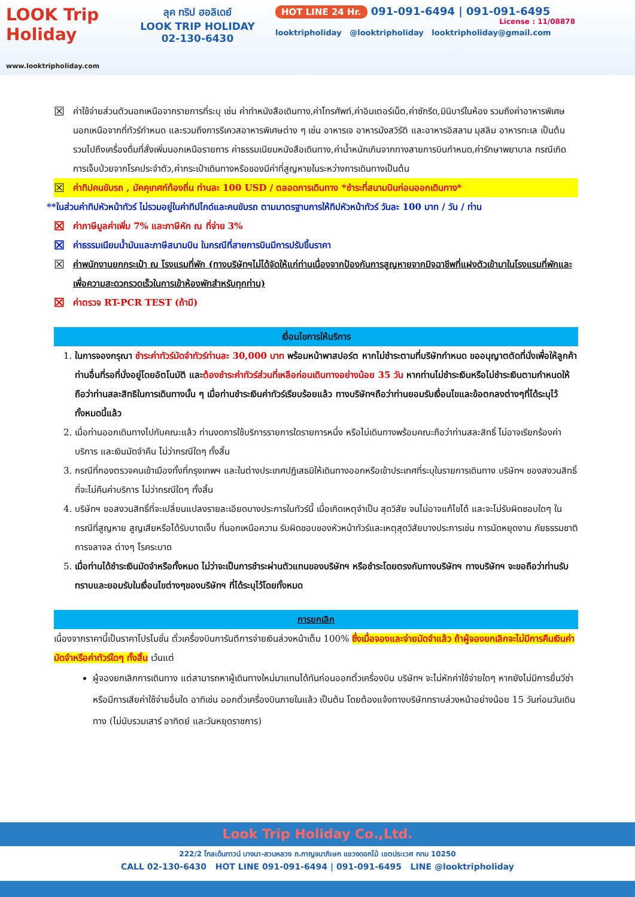LOOK Trip Holiday
www.looktripholiday.com
ลุค ทริป ฮอลิเดย์
LOOK TRIP HOLIDAY
02-130-6430
HOT LINE 24 Hr. 091-091-6494 | 091-091-6495
License : 11/08878
looktripholiday @looktripholiday looktripholiday@gmail.com
☒
ค่าใช้จ่ายส่วนตัวนอกเหนือจากรายการที่ระบุ เช่น ค่าทำหนังสือเดินทาง,ค่าโทรศัพท์,ค่าอินเตอร์เน็ต,ค่าซักรีด,มินิบาร์ในห้อง รวมถึงค่าอาหารพิเศษนอกเหนือจากที่ทัวร์กำหนด และรวมถึงการรีเควสอาหารพิเศษต่าง ๆ เช่น อาหารเจ อาหารมังสวิรัติ และอาหารอิสลาม มุสลิม อาหารทะเล เป็นต้น รวมไปถึงเครื่องดื่มที่สั่งเพิ่มนอกเหนือรายการ ค่าธรรมเนียมหนังสือเดินทาง,ค่าน้ำหนักเกินจากทางสายการบินกำหนด,ค่ารักษาพยาบาล กรณีเกิดการเจ็บป่วยจากโรคประจำตัว,ค่ากระเป๋าเดินทางหรือของมีค่าที่สูญหายในระหว่างการเดินทางเป็นต้น
☒
ค่าทิปคนขับรถ , มัคคุเทศก์ท้องถิ่น ท่านละ 100 USD / ตลอดการเดินทาง *ชำระที่สนามบินก่อนออกเดินทาง*
**ในส่วนค่าทิปหัวหน้าทัวร์ ไม่รวมอยู่ในค่าทิปไกด์และคนขับรถ ตามมาตรฐานการให้ทิปหัวหน้าทัวร์ วันละ 100 บาท / วัน / ท่าน
☒
ค่าภาษีมูลค่าเพิ่ม 7% และภาษีหัก ณ ที่จ่าย 3%
☒
ค่าธรรมเนียมน้ำมันและภาษีสนามบิน ในกรณีที่สายการบินมีการปรับขึ้นราคา
☒
ค่าพนักงานยกกระเป๋า ณ โรงแรมที่พัก (ทางบริษัทฯไม่ได้จัดให้แก่ท่านเนื่องจากป้องกันการสูญหายจากมิจฉาชีพที่แฝงตัวเข้ามาในโรงแรมที่พักและเพื่อความสะดวกรวดเร็วในการเข้าห้องพักสำหรับทุกท่าน)
☒
ค่าตรวจ RT-PCR TEST (ถ้ามี)
เงื่อนไขการให้บริการ
1. ในการจองกรุณา ชำระค่าทัวร์มัดจำทัวร์ท่านละ 30,000 บาท พร้อมหน้าพาสปอร์ต หากไม่ชำระตามที่บริษัทกำหนด ขออนุญาตตัดที่นั่งเพื่อให้ลูกค้าท่านอื่นที่รอที่นั่งอยู่โดยอัตโนมัติ และต้องชำระค่าทัวร์ส่วนที่เหลือก่อนเดินทางอย่างน้อย 35 วัน หากท่านไม่ชำระเงินหรือไม่ชำระเงินตามกำหนดให้ถือว่าท่านสละสิทธิในการเดินทางนั้น ๆ เมื่อท่านชำระเงินค่าทัวร์เรียบร้อยแล้ว ทางบริษัทฯถือว่าท่านยอมรับเงื่อนไขและข้อตกลงต่างๆที่ได้ระบุไว้ทั้งหมดนี้แล้ว
2. เมื่อท่านออกเดินทางไปกับคณะแล้ว ท่านงดการใช้บริการรายการใดรายการหนึ่ง หรือไม่เดินทางพร้อมคณะถือว่าท่านสละสิทธิ์ ไม่อาจเรียกร้องค่าบริการ และเงินมัดจำคืน ไม่ว่ากรณีใดๆ ทั้งสิ้น
3. กรณีที่กองตรวจคนเข้าเมืองทั้งที่กรุงเทพฯ และในต่างประเทศปฏิเสธมิให้เดินทางออกหรือเข้าประเทศที่ระบุในรายการเดินทาง บริษัทฯ ของสงวนสิทธิ์ที่จะไม่คืนค่าบริการ ไม่ว่ากรณีใดๆ ทั้งสิ้น
4. บริษัทฯ ขอสงวนสิทธิ์ที่จะเปลี่ยนแปลงรายละเอียดบางประการในทัวร์นี้ เมื่อเกิดเหตุจำเป็น สุดวิสัย จนไม่อาจแก้ไขได้ และจะไม่รับผิดชอบใดๆ ในกรณีที่สูญหาย สูญเสียหรือได้รับบาดเจ็บ ที่นอกเหนือความ รับผิดชอบของหัวหน้าทัวร์และเหตุสุดวิสัยบางประการเช่น การนัดหยุดงาน ภัยธรรมชาติ การจลาจล ต่างๆ โรคระบาด
5. เมื่อท่านได้ชำระเงินมัดจำหรือทั้งหมด ไม่ว่าจะเป็นการชำระผ่านตัวแทนของบริษัทฯ หรือชำระโดยตรงกับทางบริษัทฯ ทางบริษัทฯ จะขอถือว่าท่านรับทราบและยอมรับในเงื่อนไขต่างๆของบริษัทฯ ที่ได้ระบุไว้โดยทั้งหมด
การยกเลิก
เนื่องจากราคานี้เป็นราคาโปรโมชั่น ตั๋วเครื่องบินการันตีการจ่ายเงินล่วงหน้าเต็ม 100% ซึ่งเมื่อจองและจ่ายมัดจำแล้ว ถ้าผู้จองยกเลิกจะไม่มีการคืนเงินค่ามัดจำหรือค่าทัวร์ใดๆ ทั้งสิ้น เว้นแต่
ผู้จองยกเลิกการเดินทาง แต่สามารถหาผู้เดินทางใหม่มาแทนได้ทันก่อนออกตั๋วเครื่องบิน บริษัทฯ จะไม่หักค่าใช้จ่ายใดๆ หากยังไม่มีการยื่นวีซ่า หรือมีการเสียค่าใช้จ่ายอื่นใด อาทิเช่น ออกตั๋วเครื่องบินภายในแล้ว เป็นต้น โดยต้องแจ้งทางบริษัททราบล่วงหน้าอย่างน้อย 15 วันก่อนวันเดินทาง (ไม่นับรวมเสาร์ อาทิตย์ และวันหยุดราชการ)
Look Trip Holiday Co.,Ltd.
222/2 โกลเด้นทาวน์ บางนา-สวนหลวง ถ.กาญจนาภิเษก แขวงดอกไม้ เขตประเวศ กทม 10250
CALL 02-130-6430 HOT LINE 091-091-6494 | 091-091-6495 LINE @looktripholiday